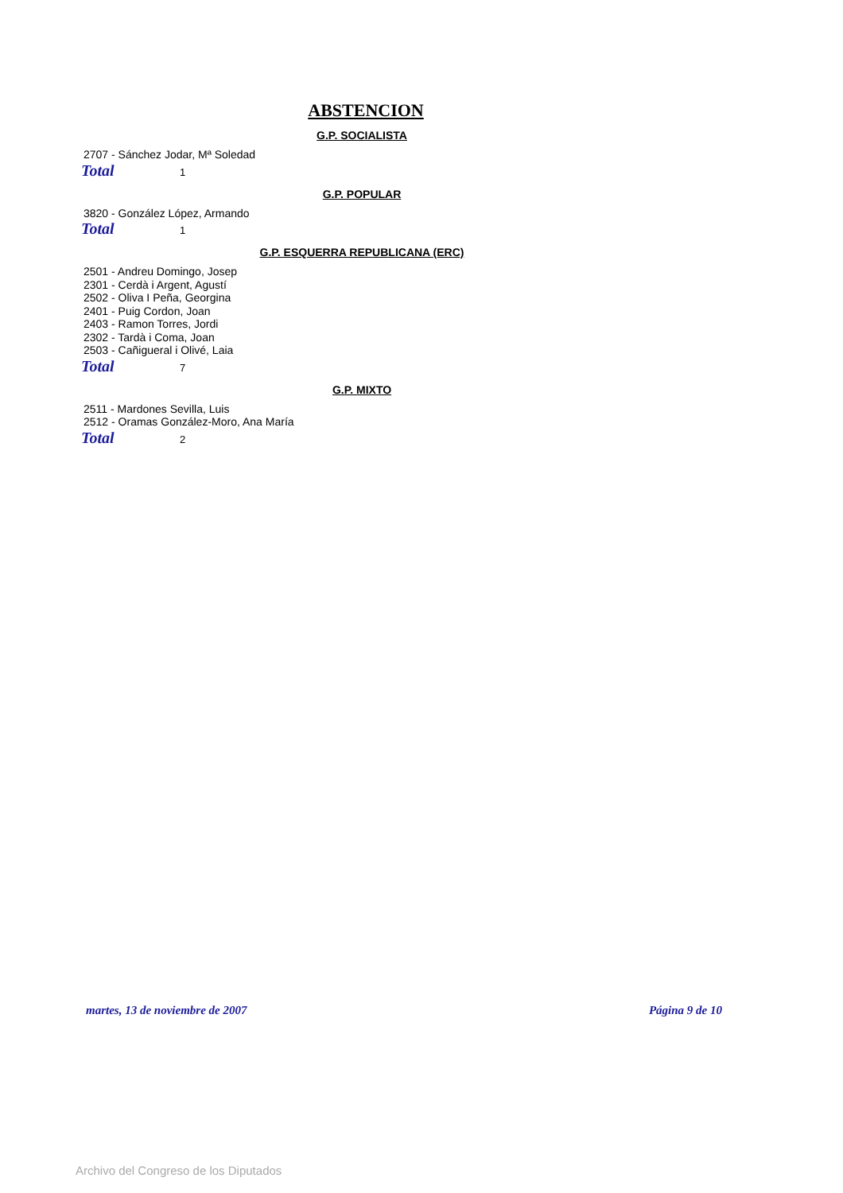ABSTENCION
G.P. SOCIALISTA
2707 - Sánchez Jodar, Mª Soledad
Total 1
G.P. POPULAR
3820 - González López, Armando
Total 1
G.P. ESQUERRA REPUBLICANA (ERC)
2501 - Andreu Domingo, Josep
2301 - Cerdà i Argent, Agustí
2502 - Oliva I Peña, Georgina
2401 - Puig Cordon, Joan
2403 - Ramon Torres, Jordi
2302 - Tardà i Coma, Joan
2503 - Cañigueral i Olivé, Laia
Total 7
G.P. MIXTO
2511 - Mardones Sevilla, Luis
2512 - Oramas González-Moro, Ana María
Total 2
martes, 13 de noviembre de 2007 Página 9 de 10
Archivo del Congreso de los Diputados